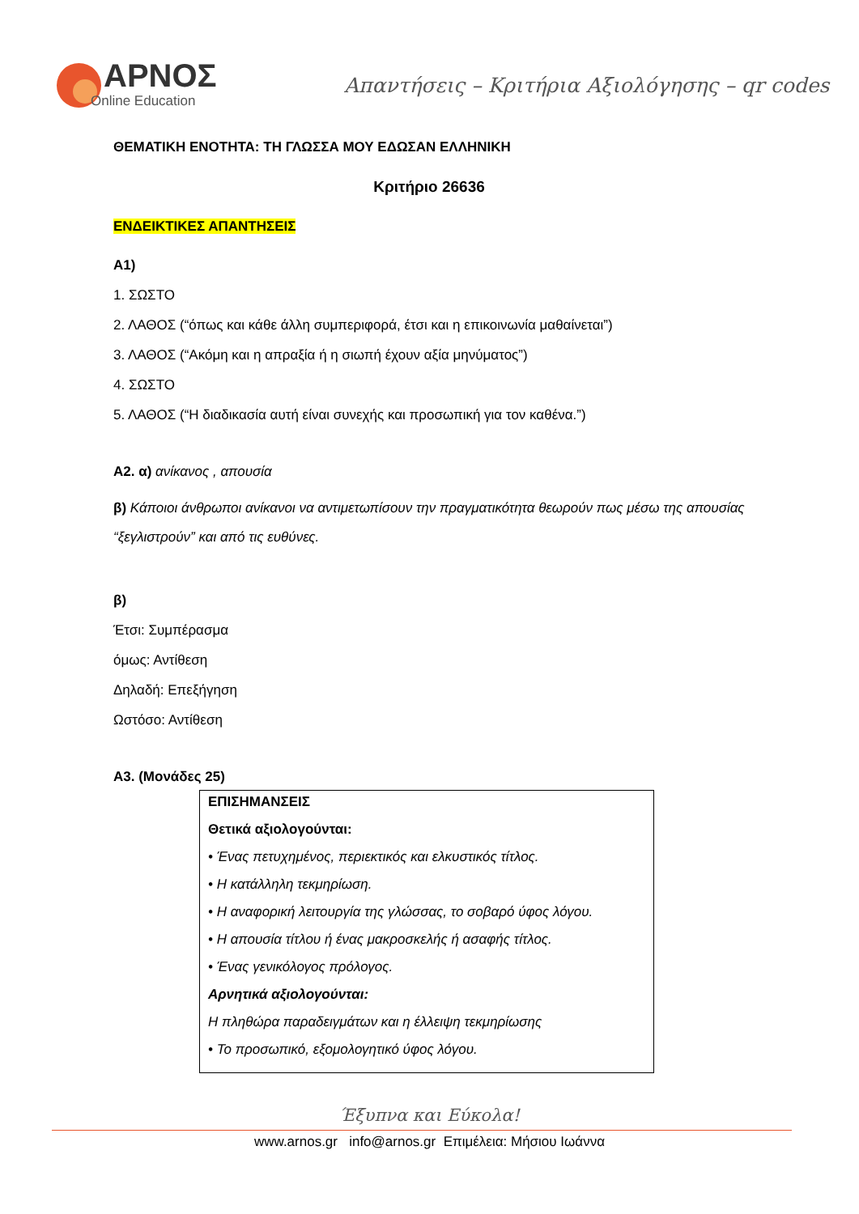ΑΡΝΟΣ
Online Education
Απαντήσεις – Κριτήρια Αξιολόγησης – qr codes
ΘΕΜΑΤΙΚΗ ΕΝΟΤΗΤΑ: ΤΗ ΓΛΩΣΣΑ ΜΟΥ ΕΔΩΣΑΝ ΕΛΛΗΝΙΚΗ
Κριτήριο 26636
ΕΝΔΕΙΚΤΙΚΕΣ ΑΠΑΝΤΗΣΕΙΣ
Α1)
1. ΣΩΣΤΟ
2. ΛΑΘΟΣ (“όπως και κάθε άλλη συμπεριφορά, έτσι και η επικοινωνία μαθαίνεται”)
3. ΛΑΘΟΣ (“Ακόμη και η απραξία ή η σιωπή έχουν αξία μηνύματος”)
4. ΣΩΣΤΟ
5. ΛΑΘΟΣ (“Η διαδικασία αυτή είναι συνεχής και προσωπική για τον καθένα.”)
Α2. α) ανίκανος , απουσία
β) Κάποιοι άνθρωποι ανίκανοι να αντιμετωπίσουν την πραγματικότητα θεωρούν πως μέσω της απουσίας “ξεγλιστρούν” και από τις ευθύνες.
β)
Έτσι: Συμπέρασμα
όμως: Αντίθεση
Δηλαδή: Επεξήγηση
Ωστόσο: Αντίθεση
Α3. (Μονάδες 25)
ΕΠΙΣΗΜΑΝΣΕΙΣ
Θετικά αξιολογούνται:
• Ένας πετυχημένος, περιεκτικός και ελκυστικός τίτλος.
• Η κατάλληλη τεκμηρίωση.
• Η αναφορική λειτουργία της γλώσσας, το σοβαρό ύφος λόγου.
• Η απουσία τίτλου ή ένας μακροσκελής ή ασαφής τίτλος.
• Ένας γενικόλογος πρόλογος.
Αρνητικά αξιολογούνται:
Η πληθώρα παραδειγμάτων και η έλλειψη τεκμηρίωσης
• Το προσωπικό, εξομολογητικό ύφος λόγου.
Έξυπνα και Εύκολα!
www.arnos.gr info@arnos.gr Επιμέλεια: Μήσιου Ιωάννα